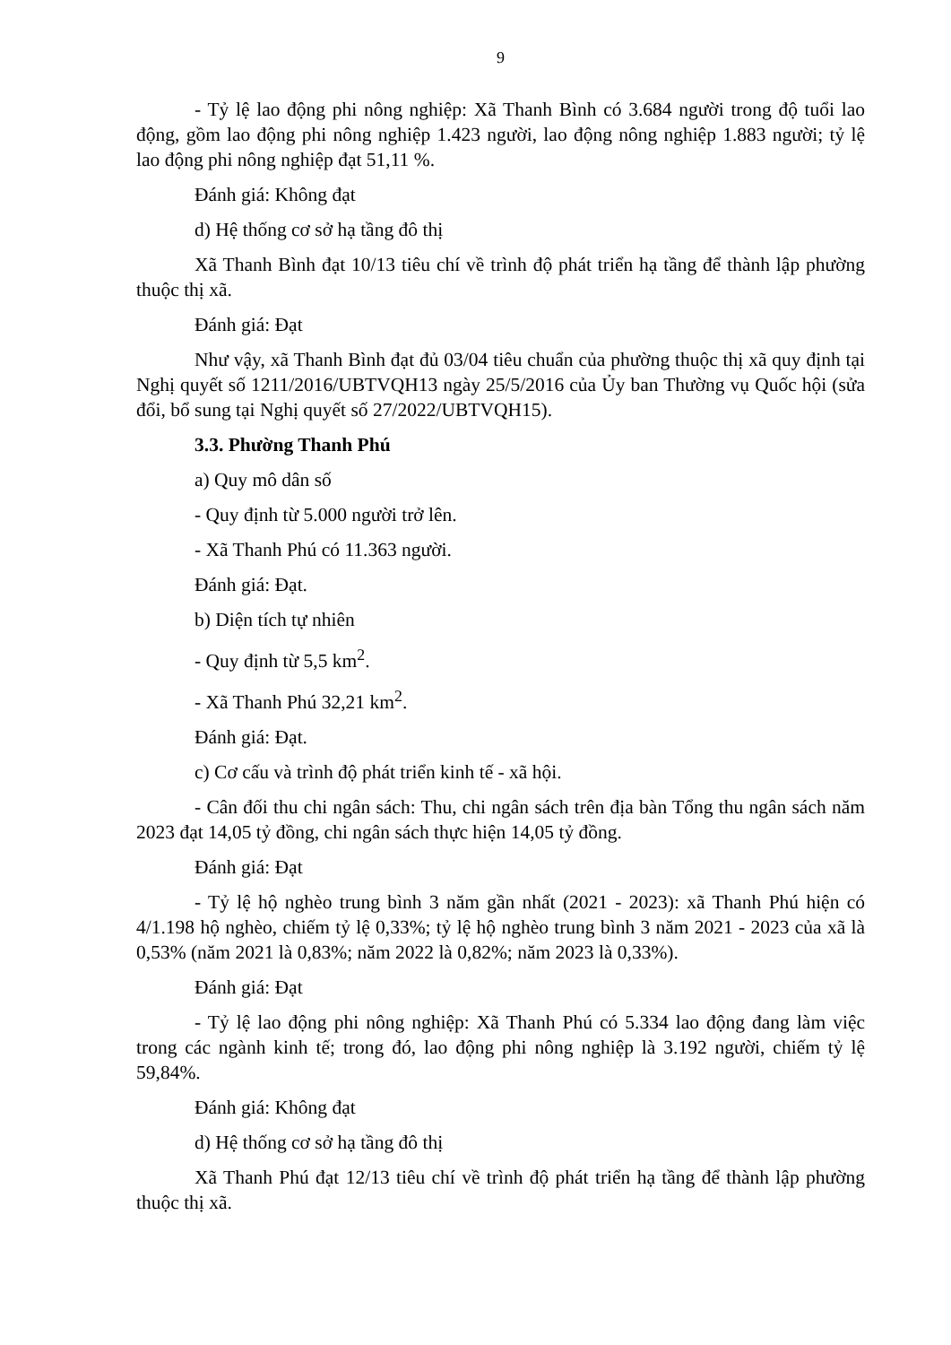9
- Tỷ lệ lao động phi nông nghiệp: Xã Thanh Bình có 3.684 người trong độ tuổi lao động, gồm lao động phi nông nghiệp 1.423 người, lao động nông nghiệp 1.883 người; tỷ lệ lao động phi nông nghiệp đạt 51,11 %.
Đánh giá: Không đạt
d) Hệ thống cơ sở hạ tầng đô thị
Xã Thanh Bình đạt 10/13 tiêu chí về trình độ phát triển hạ tầng để thành lập phường thuộc thị xã.
Đánh giá: Đạt
Như vậy, xã Thanh Bình đạt đủ 03/04 tiêu chuẩn của phường thuộc thị xã quy định tại Nghị quyết số 1211/2016/UBTVQH13 ngày 25/5/2016 của Ủy ban Thường vụ Quốc hội (sửa đổi, bổ sung tại Nghị quyết số 27/2022/UBTVQH15).
3.3. Phường Thanh Phú
a) Quy mô dân số
- Quy định từ 5.000 người trở lên.
- Xã Thanh Phú có 11.363 người.
Đánh giá: Đạt.
b) Diện tích tự nhiên
- Quy định từ 5,5 km<sup>2</sup>.
- Xã Thanh Phú 32,21 km<sup>2</sup>.
Đánh giá: Đạt.
c) Cơ cấu và trình độ phát triển kinh tế - xã hội.
- Cân đối thu chi ngân sách: Thu, chi ngân sách trên địa bàn Tổng thu ngân sách năm 2023 đạt 14,05 tỷ đồng, chi ngân sách thực hiện 14,05 tỷ đồng.
Đánh giá: Đạt
- Tỷ lệ hộ nghèo trung bình 3 năm gần nhất (2021 - 2023): xã Thanh Phú hiện có 4/1.198 hộ nghèo, chiếm tỷ lệ 0,33%; tỷ lệ hộ nghèo trung bình 3 năm 2021 - 2023 của xã là 0,53% (năm 2021 là 0,83%; năm 2022 là 0,82%; năm 2023 là 0,33%).
Đánh giá: Đạt
- Tỷ lệ lao động phi nông nghiệp: Xã Thanh Phú có 5.334 lao động đang làm việc trong các ngành kinh tế; trong đó, lao động phi nông nghiệp là 3.192 người, chiếm tỷ lệ 59,84%.
Đánh giá: Không đạt
d) Hệ thống cơ sở hạ tầng đô thị
Xã Thanh Phú đạt 12/13 tiêu chí về trình độ phát triển hạ tầng để thành lập phường thuộc thị xã.